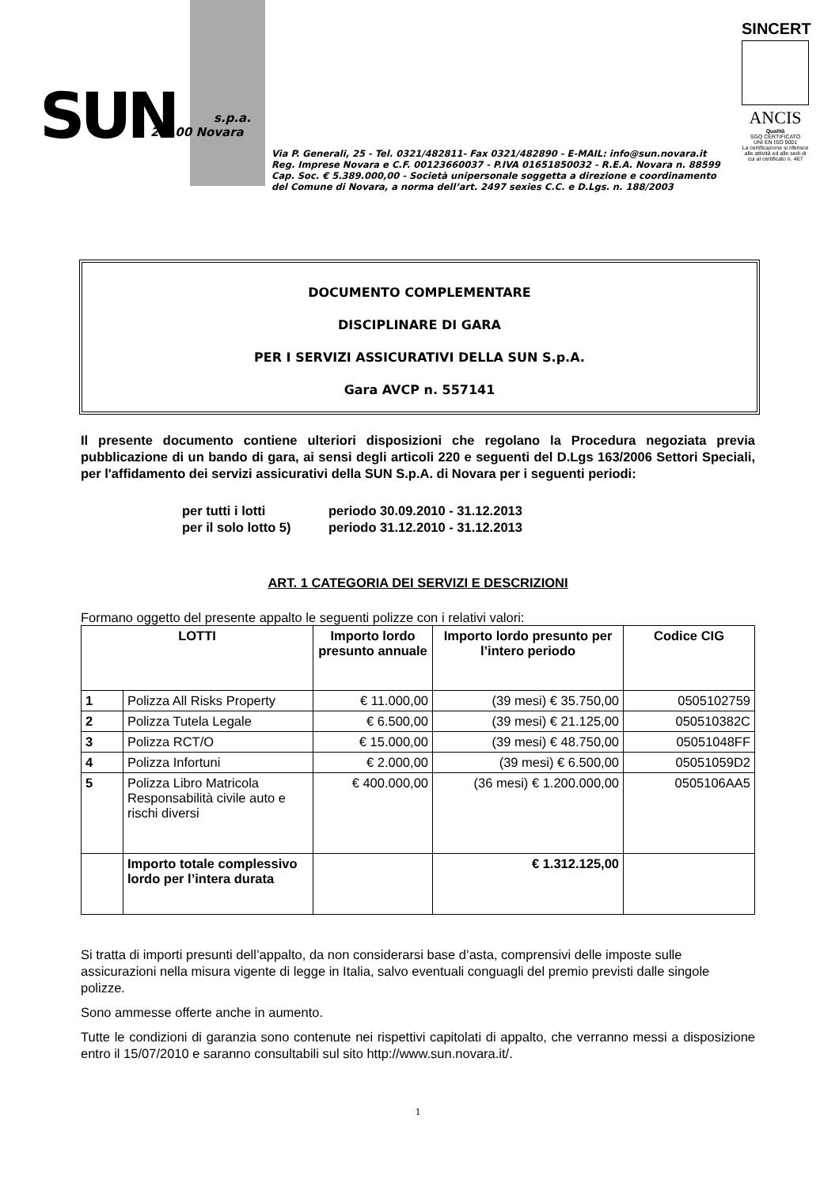SUN s.p.a.
28100 Novara
Via P. Generali, 25 - Tel. 0321/482811- Fax 0321/482890 - E-MAIL: info@sun.novara.it
Reg. Imprese Novara e C.F. 00123660037 - P.IVA 01651850032 - R.E.A. Novara n. 88599
Cap. Soc. € 5.389.000,00 - Società unipersonale soggetta a direzione e coordinamento
del Comune di Novara, a norma dell’art. 2497 sexies C.C. e D.Lgs. n. 188/2003
SINCERT
ANCIS
Qualità
SGQ CERTIFICATO
UNI EN ISO 9001
La certificazione si riferisce alle attività ed alle sedi di cui al certificato n. 467
DOCUMENTO COMPLEMENTARE
DISCIPLINARE DI GARA
PER I SERVIZI ASSICURATIVI DELLA SUN S.p.A.
Gara AVCP n. 557141
Il presente documento contiene ulteriori disposizioni che regolano la Procedura negoziata previa pubblicazione di un bando di gara, ai sensi degli articoli 220 e seguenti del D.Lgs 163/2006 Settori Speciali, per l'affidamento dei servizi assicurativi della SUN S.p.A. di Novara per i seguenti periodi:
per tutti i lotti periodo 30.09.2010 - 31.12.2013
per il solo lotto 5) periodo 31.12.2010 - 31.12.2013
ART. 1 CATEGORIA DEI SERVIZI E DESCRIZIONI
Formano oggetto del presente appalto le seguenti polizze con i relativi valori:
| LOTTI | | Importo lordo presunto annuale | Importo lordo presunto per l’intero periodo | Codice CIG |
| --- | --- | --- | --- | --- |
| 1 | Polizza All Risks Property | € 11.000,00 | (39 mesi) € 35.750,00 | 0505102759 |
| 2 | Polizza Tutela Legale | € 6.500,00 | (39 mesi) € 21.125,00 | 050510382C |
| 3 | Polizza RCT/O | € 15.000,00 | (39 mesi) € 48.750,00 | 05051048FF |
| 4 | Polizza Infortuni | € 2.000,00 | (39 mesi) € 6.500,00 | 05051059D2 |
| 5 | Polizza Libro Matricola Responsabilità civile auto e rischi diversi | € 400.000,00 | (36 mesi) € 1.200.000,00 | 0505106AA5 |
| | Importo totale complessivo lordo per l’intera durata | | € 1.312.125,00 | |
Si tratta di importi presunti dell’appalto, da non considerarsi base d’asta, comprensivi delle imposte sulle assicurazioni nella misura vigente di legge in Italia, salvo eventuali conguagli del premio previsti dalle singole polizze.
Sono ammesse offerte anche in aumento.
Tutte le condizioni di garanzia sono contenute nei rispettivi capitolati di appalto, che verranno messi a disposizione entro il 15/07/2010 e saranno consultabili sul sito http://www.sun.novara.it/.
1